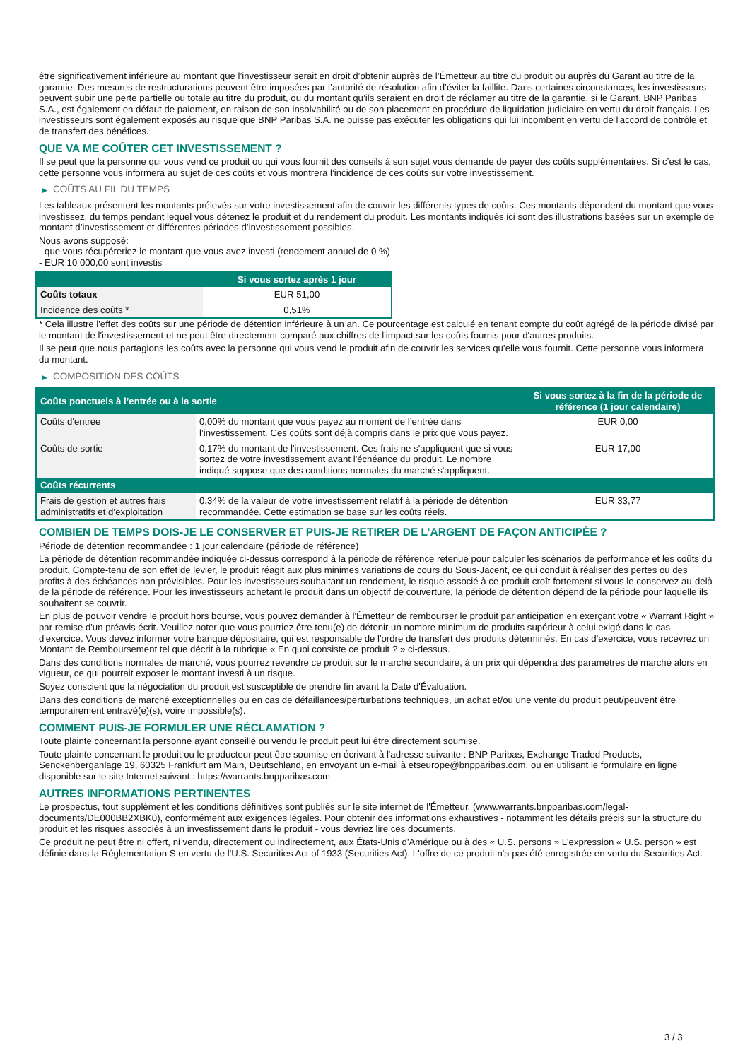être significativement inférieure au montant que l’investisseur serait en droit d’obtenir auprès de l’Émetteur au titre du produit ou auprès du Garant au titre de la garantie. Des mesures de restructurations peuvent être imposées par l’autorité de résolution afin d’éviter la faillite. Dans certaines circonstances, les investisseurs peuvent subir une perte partielle ou totale au titre du produit, ou du montant qu’ils seraient en droit de réclamer au titre de la garantie, si le Garant, BNP Paribas S.A., est également en défaut de paiement, en raison de son insolvabilité ou de son placement en procédure de liquidation judiciaire en vertu du droit français. Les investisseurs sont également exposés au risque que BNP Paribas S.A. ne puisse pas exécuter les obligations qui lui incombent en vertu de l'accord de contrôle et de transfert des bénéfices.
QUE VA ME COÛTER CET INVESTISSEMENT ?
Il se peut que la personne qui vous vend ce produit ou qui vous fournit des conseils à son sujet vous demande de payer des coûts supplémentaires. Si c’est le cas, cette personne vous informera au sujet de ces coûts et vous montrera l’incidence de ces coûts sur votre investissement.
▶ COÛTS AU FIL DU TEMPS
Les tableaux présentent les montants prélevés sur votre investissement afin de couvrir les différents types de coûts. Ces montants dépendent du montant que vous investissez, du temps pendant lequel vous détenez le produit et du rendement du produit. Les montants indiqués ici sont des illustrations basées sur un exemple de montant d’investissement et différentes périodes d’investissement possibles.
Nous avons supposé:
- que vous récupéreriez le montant que vous avez investi (rendement annuel de 0 %)
- EUR 10 000,00 sont investis
| | Si vous sortez après 1 jour |
| --- | --- |
| Coûts totaux | EUR 51,00 |
| Incidence des coûts * | 0,51% |
* Cela illustre l'effet des coûts sur une période de détention inférieure à un an. Ce pourcentage est calculé en tenant compte du coût agrégé de la période divisé par le montant de l'investissement et ne peut être directement comparé aux chiffres de l'impact sur les coûts fournis pour d'autres produits.
Il se peut que nous partagions les coûts avec la personne qui vous vend le produit afin de couvrir les services qu’elle vous fournit. Cette personne vous informera du montant.
▶ COMPOSITION DES COÛTS
| Coûts ponctuels à l’entrée ou à la sortie | | Si vous sortez à la fin de la période de référence (1 jour calendaire) |
| --- | --- | --- |
| Coûts d'entrée | 0,00% du montant que vous payez au moment de l’entrée dans l’investissement. Ces coûts sont déjà compris dans le prix que vous payez. | EUR 0,00 |
| Coûts de sortie | 0,17% du montant de l'investissement. Ces frais ne s'appliquent que si vous sortez de votre investissement avant l'échéance du produit. Le nombre indiqué suppose que des conditions normales du marché s'appliquent. | EUR 17,00 |
| Coûts récurrents | | |
| Frais de gestion et autres frais administratifs et d’exploitation | 0,34% de la valeur de votre investissement relatif à la période de détention recommandée. Cette estimation se base sur les coûts réels. | EUR 33,77 |
COMBIEN DE TEMPS DOIS-JE LE CONSERVER ET PUIS-JE RETIRER DE L’ARGENT DE FAÇON ANTICIPÉE ?
Période de détention recommandée : 1 jour calendaire (période de référence)
La période de détention recommandée indiquée ci-dessus correspond à la période de référence retenue pour calculer les scénarios de performance et les coûts du produit. Compte-tenu de son effet de levier, le produit réagit aux plus minimes variations de cours du Sous-Jacent, ce qui conduit à réaliser des pertes ou des profits à des échéances non prévisibles. Pour les investisseurs souhaitant un rendement, le risque associé à ce produit croît fortement si vous le conservez au-delà de la période de référence. Pour les investisseurs achetant le produit dans un objectif de couverture, la période de détention dépend de la période pour laquelle ils souhaitent se couvrir.
En plus de pouvoir vendre le produit hors bourse, vous pouvez demander à l'Émetteur de rembourser le produit par anticipation en exerçant votre « Warrant Right » par remise d'un préavis écrit. Veuillez noter que vous pourriez être tenu(e) de détenir un nombre minimum de produits supérieur à celui exigé dans le cas d'exercice. Vous devez informer votre banque dépositaire, qui est responsable de l'ordre de transfert des produits déterminés. En cas d'exercice, vous recevrez un Montant de Remboursement tel que décrit à la rubrique « En quoi consiste ce produit ? » ci-dessus.
Dans des conditions normales de marché, vous pourrez revendre ce produit sur le marché secondaire, à un prix qui dépendra des paramètres de marché alors en vigueur, ce qui pourrait exposer le montant investi à un risque.
Soyez conscient que la négociation du produit est susceptible de prendre fin avant la Date d'Évaluation.
Dans des conditions de marché exceptionnelles ou en cas de défaillances/perturbations techniques, un achat et/ou une vente du produit peut/peuvent être temporairement entravé(e)(s), voire impossible(s).
COMMENT PUIS-JE FORMULER UNE RÉCLAMATION ?
Toute plainte concernant la personne ayant conseillé ou vendu le produit peut lui être directement soumise.
Toute plainte concernant le produit ou le producteur peut être soumise en écrivant à l'adresse suivante : BNP Paribas, Exchange Traded Products, Senckenberganlage 19, 60325 Frankfurt am Main, Deutschland, en envoyant un e-mail à etseurope@bnpparibas.com, ou en utilisant le formulaire en ligne disponible sur le site Internet suivant : https://warrants.bnpparibas.com
AUTRES INFORMATIONS PERTINENTES
Le prospectus, tout supplément et les conditions définitives sont publiés sur le site internet de l'Émetteur, (www.warrants.bnpparibas.com/legal-documents/DE000BB2XBK0), conformément aux exigences légales. Pour obtenir des informations exhaustives - notamment les détails précis sur la structure du produit et les risques associés à un investissement dans le produit - vous devriez lire ces documents.
Ce produit ne peut être ni offert, ni vendu, directement ou indirectement, aux États-Unis d'Amérique ou à des « U.S. persons » L'expression « U.S. person » est définie dans la Réglementation S en vertu de l'U.S. Securities Act of 1933 (Securities Act). L'offre de ce produit n'a pas été enregistrée en vertu du Securities Act.
3 / 3